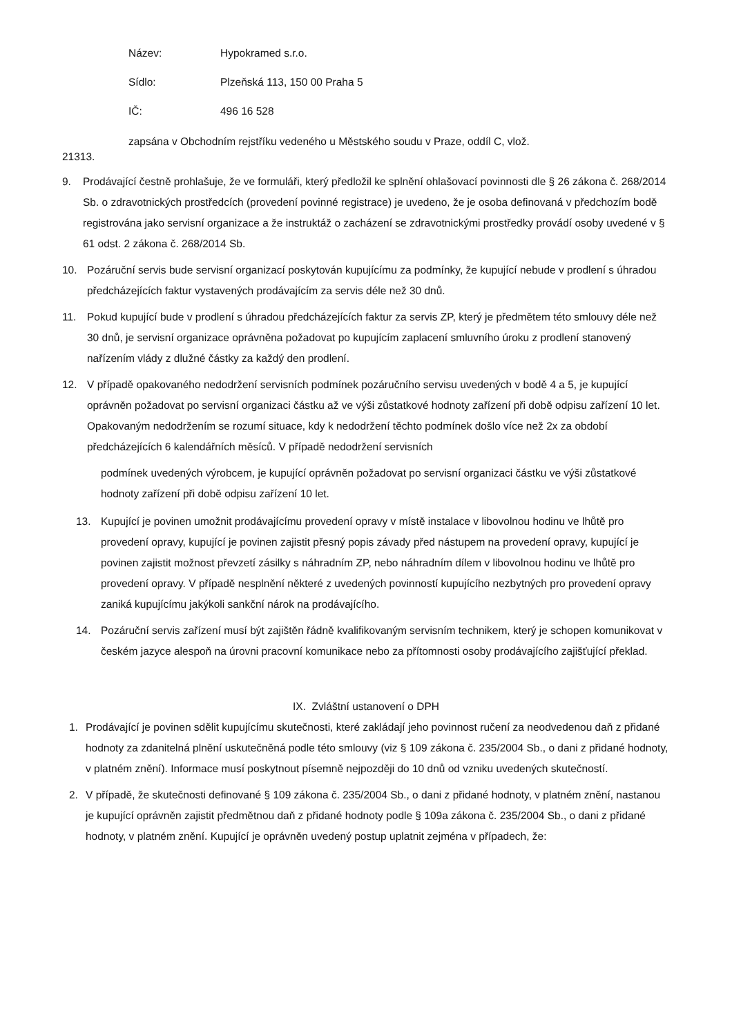Název: Hypokramed s.r.o.
Sídlo: Plzeňská 113, 150 00 Praha 5
IČ: 496 16 528
zapsána v Obchodním rejstříku vedeného u Městského soudu v Praze, oddíl C, vlož.
21313.
9. Prodávající čestně prohlašuje, že ve formuláři, který předložil ke splnění ohlašovací povinnosti dle § 26 zákona č. 268/2014 Sb. o zdravotnických prostředcích (provedení povinné registrace) je uvedeno, že je osoba definovaná v předchozím bodě registrována jako servisní organizace a že instruktáž o zacházení se zdravotnickými prostředky provádí osoby uvedené v § 61 odst. 2 zákona č. 268/2014 Sb.
10. Pozáruční servis bude servisní organizací poskytován kupujícímu za podmínky, že kupující nebude v prodlení s úhradou předcházejících faktur vystavených prodávajícím za servis déle než 30 dnů.
11. Pokud kupující bude v prodlení s úhradou předcházejících faktur za servis ZP, který je předmětem této smlouvy déle než 30 dnů, je servisní organizace oprávněna požadovat po kupujícím zaplacení smluvního úroku z prodlení stanovený nařízením vlády z dlužné částky za každý den prodlení.
12. V případě opakovaného nedodržení servisních podmínek pozáručního servisu uvedených v bodě 4 a 5, je kupující oprávněn požadovat po servisní organizaci částku až ve výši zůstatkové hodnoty zařízení při době odpisu zařízení 10 let. Opakovaným nedodržením se rozumí situace, kdy k nedodržení těchto podmínek došlo více než 2x za období předcházejících 6 kalendářních měsíců. V případě nedodržení servisních
podmínek uvedených výrobcem, je kupující oprávněn požadovat po servisní organizaci částku ve výši zůstatkové hodnoty zařízení při době odpisu zařízení 10 let.
13. Kupující je povinen umožnit prodávajícímu provedení opravy v místě instalace v libovolnou hodinu ve lhůtě pro provedení opravy, kupující je povinen zajistit přesný popis závady před nástupem na provedení opravy, kupující je povinen zajistit možnost převzetí zásilky s náhradním ZP, nebo náhradním dílem v libovolnou hodinu ve lhůtě pro provedení opravy. V případě nesplnění některé z uvedených povinností kupujícího nezbytných pro provedení opravy zaniká kupujícímu jakýkoli sankční nárok na prodávajícího.
14. Pozáruční servis zařízení musí být zajištěn řádně kvalifikovaným servisním technikem, který je schopen komunikovat v českém jazyce alespoň na úrovni pracovní komunikace nebo za přítomnosti osoby prodávajícího zajišťující překlad.
IX. Zvláštní ustanovení o DPH
1. Prodávající je povinen sdělit kupujícímu skutečnosti, které zakládají jeho povinnost ručení za neodvedenou daň z přidané hodnoty za zdanitelná plnění uskutečněná podle této smlouvy (viz § 109 zákona č. 235/2004 Sb., o dani z přidané hodnoty, v platném znění). Informace musí poskytnout písemně nejpozději do 10 dnů od vzniku uvedených skutečností.
2. V případě, že skutečnosti definované § 109 zákona č. 235/2004 Sb., o dani z přidané hodnoty, v platném znění, nastanou je kupující oprávněn zajistit předmětnou daň z přidané hodnoty podle § 109a zákona č. 235/2004 Sb., o dani z přidané hodnoty, v platném znění. Kupující je oprávněn uvedený postup uplatnit zejména v případech, že: